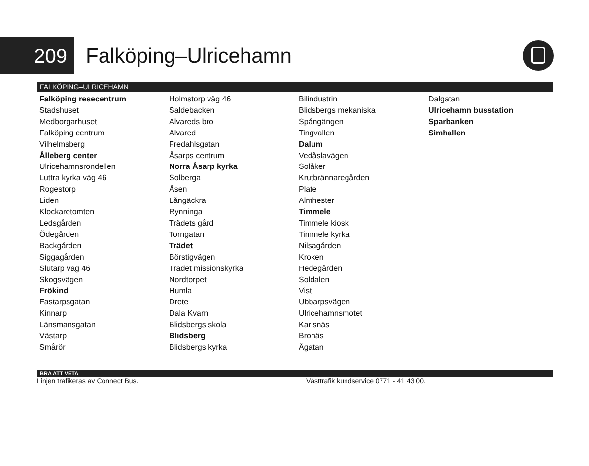209
Falköping–Ulricehamn
FALKÖPING–ULRICEHAMN
Falköping resecentrum
Stadshuset
Medborgarhuset
Falköping centrum
Vilhelmsberg
Ålleberg center
Ulricehamnsrondellen
Luttra kyrka väg 46
Rogestorp
Liden
Klockaretomten
Ledsgården
Ödegården
Backgården
Siggagården
Slutarp väg 46
Skogsvägen
Frökind
Fastarpsgatan
Kinnarp
Länsmansgatan
Västarp
Smårör
Holmstorp väg 46
Saldebacken
Alvareds bro
Alvared
Fredahlsgatan
Åsarps centrum
Norra Åsarp kyrka
Solberga
Åsen
Långäckra
Rynninga
Trädets gård
Torngatan
Trädet
Börstigvägen
Trädet missionskyrka
Nordtorpet
Humla
Drete
Dala Kvarn
Blidsbergs skola
Blidsberg
Blidsbergs kyrka
Bilindustrin
Blidsbergs mekaniska
Spångängen
Tingvallen
Dalum
Vedåslavägen
Solåker
Krutbrännaregården
Plate
Almhester
Timmele
Timmele kiosk
Timmele kyrka
Nilsagården
Kroken
Hedegården
Soldalen
Vist
Ubbarpsvägen
Ulricehamnsmotet
Karlsnäs
Bronäs
Ågatan
Dalgatan
Ulricehamn busstation
Sparbanken
Simhallen
BRA ATT VETA
Linjen trafikeras av Connect Bus. Västtrafik kundservice 0771 - 41 43 00.